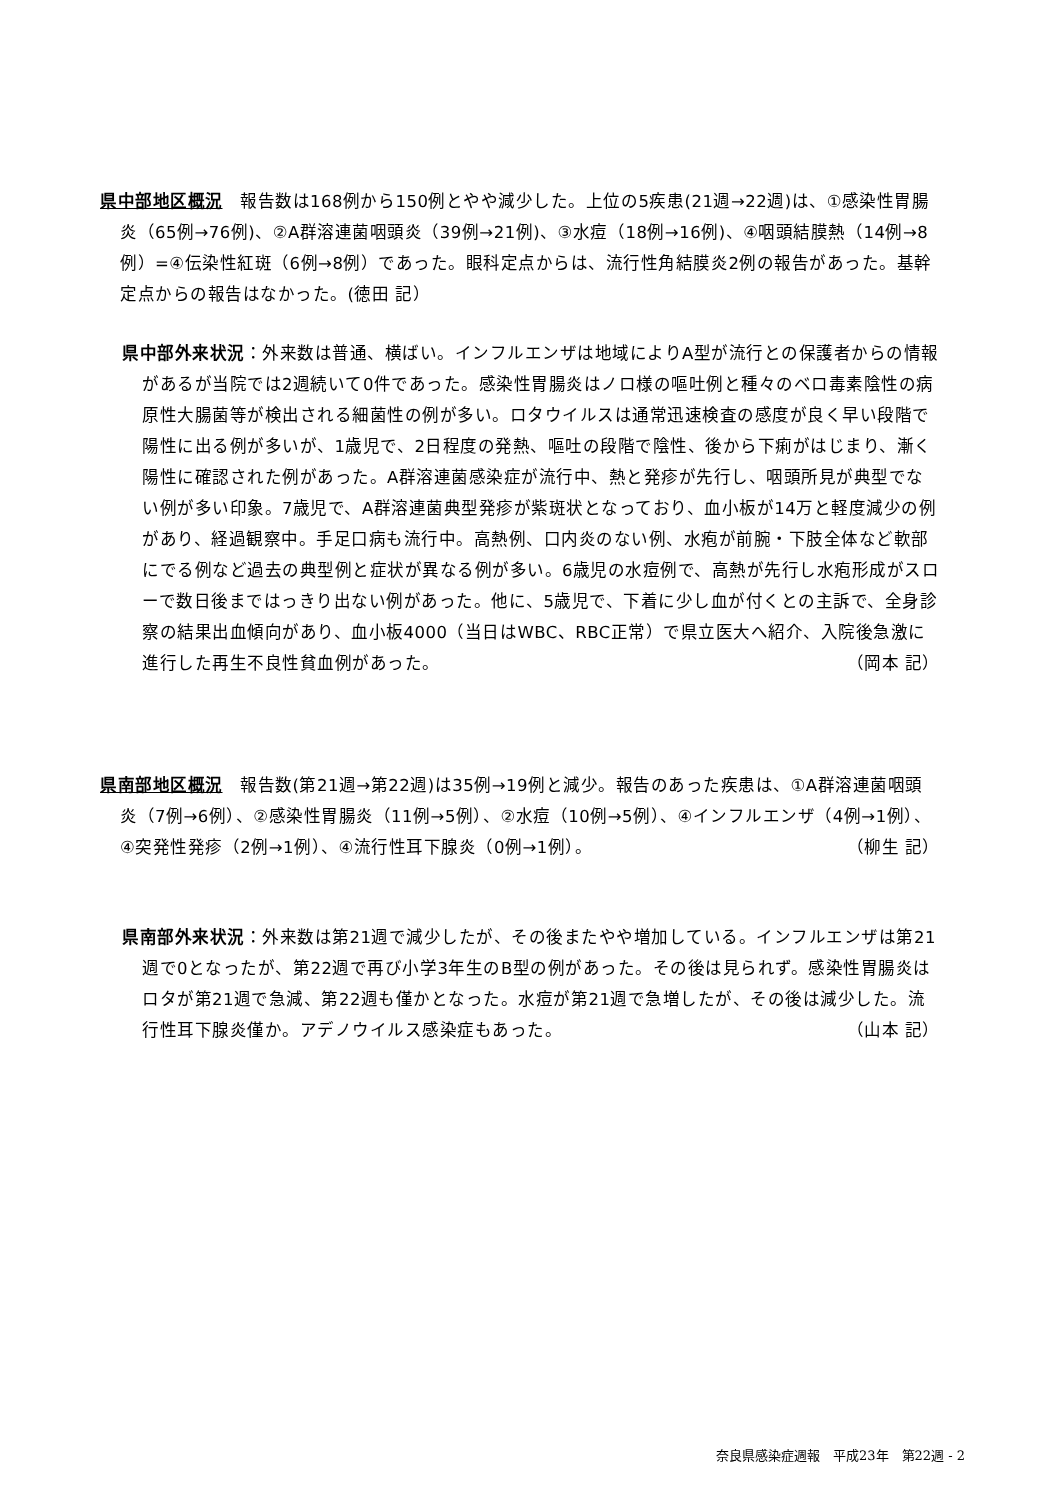県中部地区概況　報告数は168例から150例とやや減少した。上位の5疾患(21週→22週)は、①感染性胃腸炎（65例→76例)、②A群溶連菌咽頭炎（39例→21例)、③水痘（18例→16例)、④咽頭結膜熱（14例→8例）=④伝染性紅斑（6例→8例）であった。眼科定点からは、流行性角結膜炎2例の報告があった。基幹定点からの報告はなかった。(徳田 記）
県中部外来状況：外来数は普通、横ばい。インフルエンザは地域によりA型が流行との保護者からの情報があるが当院では2週続いて0件であった。感染性胃腸炎はノロ様の嘔吐例と種々のベロ毒素陰性の病原性大腸菌等が検出される細菌性の例が多い。ロタウイルスは通常迅速検査の感度が良く早い段階で陽性に出る例が多いが、1歳児で、2日程度の発熱、嘔吐の段階で陰性、後から下痢がはじまり、漸く陽性に確認された例があった。A群溶連菌感染症が流行中、熱と発疹が先行し、咽頭所見が典型でない例が多い印象。7歳児で、A群溶連菌典型発疹が紫斑状となっており、血小板が14万と軽度減少の例があり、経過観察中。手足口病も流行中。高熱例、口内炎のない例、水疱が前腕・下肢全体など軟部にでる例など過去の典型例と症状が異なる例が多い。6歳児の水痘例で、高熱が先行し水疱形成がスローで数日後まではっきり出ない例があった。他に、5歳児で、下着に少し血が付くとの主訴で、全身診察の結果出血傾向があり、血小板4000（当日はWBC、RBC正常）で県立医大へ紹介、入院後急激に進行した再生不良性貧血例があった。 （岡本 記）
県南部地区概況　報告数(第21週→第22週)は35例→19例と減少。報告のあった疾患は、①A群溶連菌咽頭炎（7例→6例）、②感染性胃腸炎（11例→5例）、②水痘（10例→5例）、④インフルエンザ（4例→1例）、④突発性発疹（2例→1例）、④流行性耳下腺炎（0例→1例）。 （柳生 記）
県南部外来状況：外来数は第21週で減少したが、その後またやや増加している。インフルエンザは第21週で0となったが、第22週で再び小学3年生のB型の例があった。その後は見られず。感染性胃腸炎はロタが第21週で急減、第22週も僅かとなった。水痘が第21週で急増したが、その後は減少した。流行性耳下腺炎僅か。アデノウイルス感染症もあった。 （山本 記）
奈良県感染症週報　平成23年　第22週 - 2